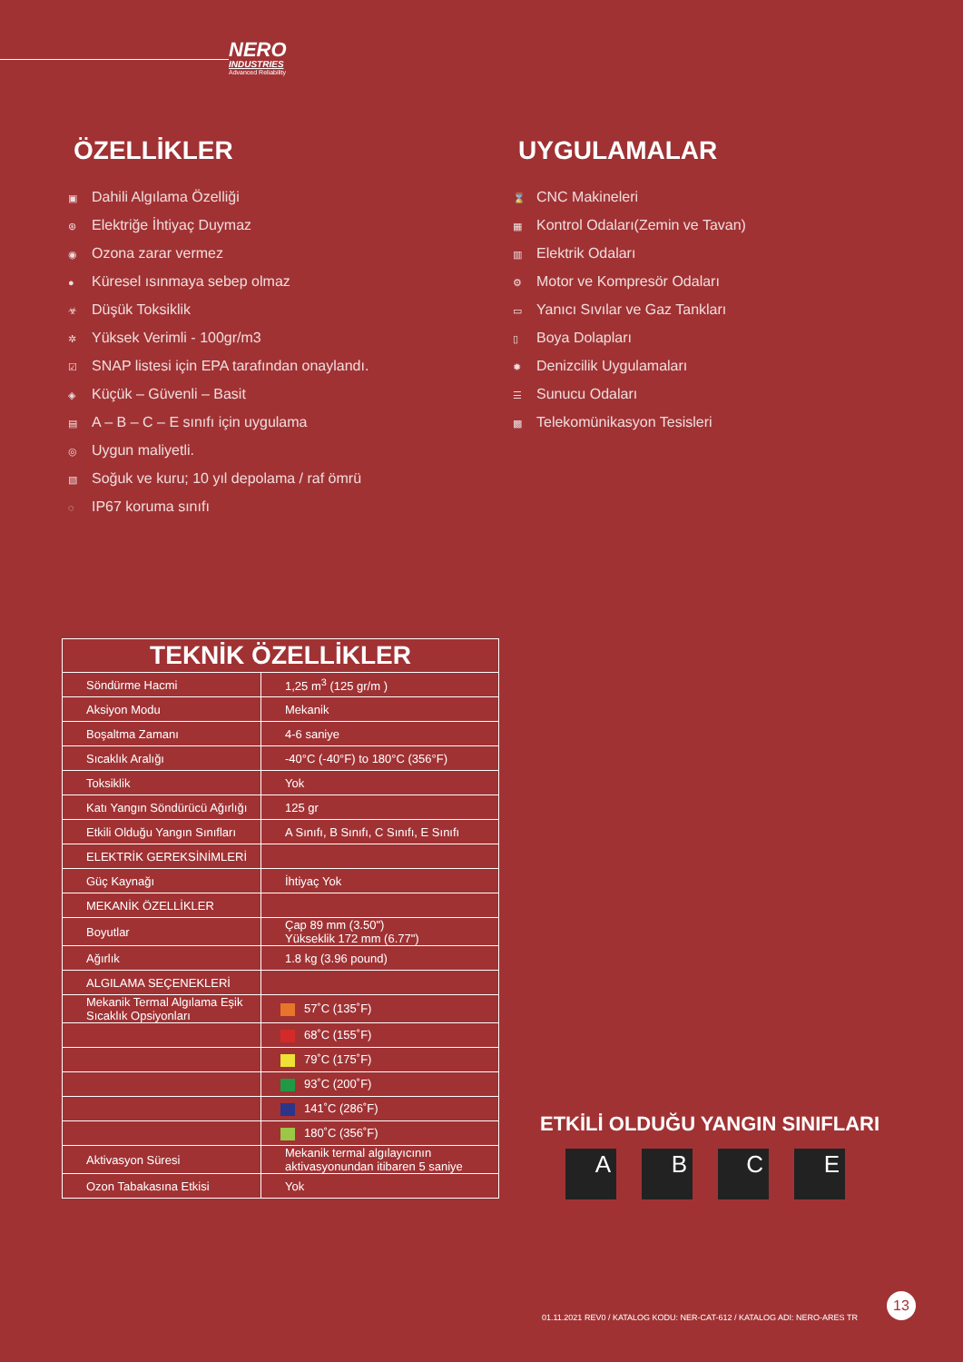NERO
INDUSTRIES
Advanced Reliability
ÖZELLİKLER
▣ Dahili Algılama Özelliği
⊛ Elektriğe İhtiyaç Duymaz
◉ Ozona zarar vermez
● Küresel ısınmaya sebep olmaz
☣ Düşük Toksiklik
✲ Yüksek Verimli - 100gr/m3
☑ SNAP listesi için EPA tarafından onaylandı.
◈ Küçük – Güvenli – Basit
▤ A – B – C – E sınıfı için uygulama
◎ Uygun maliyetli.
▧ Soğuk ve kuru; 10 yıl depolama / raf ömrü
◌ IP67 koruma sınıfı
UYGULAMALAR
⌛ CNC Makineleri
▦ Kontrol Odaları(Zemin ve Tavan)
▥ Elektrik Odaları
⚙ Motor ve Kompresör Odaları
▭ Yanıcı Sıvılar ve Gaz Tankları
▯ Boya Dolapları
✹ Denizcilik Uygulamaları
☰ Sunucu Odaları
▩ Telekomünikasyon Tesisleri
| TEKNİK ÖZELLİKLER | |
| --- | --- |
| Söndürme Hacmi | 1,25 m<sup>3</sup> (125 gr/m ) |
| Aksiyon Modu | Mekanik |
| Boşaltma Zamanı | 4-6 saniye |
| Sıcaklık Aralığı | -40°C (-40°F) to 180°C (356°F) |
| Toksiklik | Yok |
| Katı Yangın Söndürücü Ağırlığı | 125 gr |
| Etkili Olduğu Yangın Sınıfları | A Sınıfı, B Sınıfı, C Sınıfı, E Sınıfı |
| ELEKTRİK GEREKSİNİMLERİ | |
| Güç Kaynağı | İhtiyaç Yok |
| MEKANİK ÖZELLİKLER | |
| Boyutlar | Çap 89 mm (3.50") Yükseklik 172 mm (6.77") |
| Ağırlık | 1.8 kg (3.96 pound) |
| ALGILAMA SEÇENEKLERİ | |
| Mekanik Termal Algılama Eşik Sıcaklık Opsiyonları | 57˚C (135˚F) |
| | 68˚C (155˚F) |
| | 79˚C (175˚F) |
| | 93˚C (200˚F) |
| | 141˚C (286˚F) |
| | 180˚C (356˚F) |
| Aktivasyon Süresi | Mekanik termal algılayıcının aktivasyonundan itibaren 5 saniye |
| Ozon Tabakasına Etkisi | Yok |
ETKİLİ OLDUĞU YANGIN SINIFLARI
ABCE
13
01.11.2021 REV0 / KATALOG KODU: NER-CAT-612 / KATALOG ADI: NERO-ARES TR